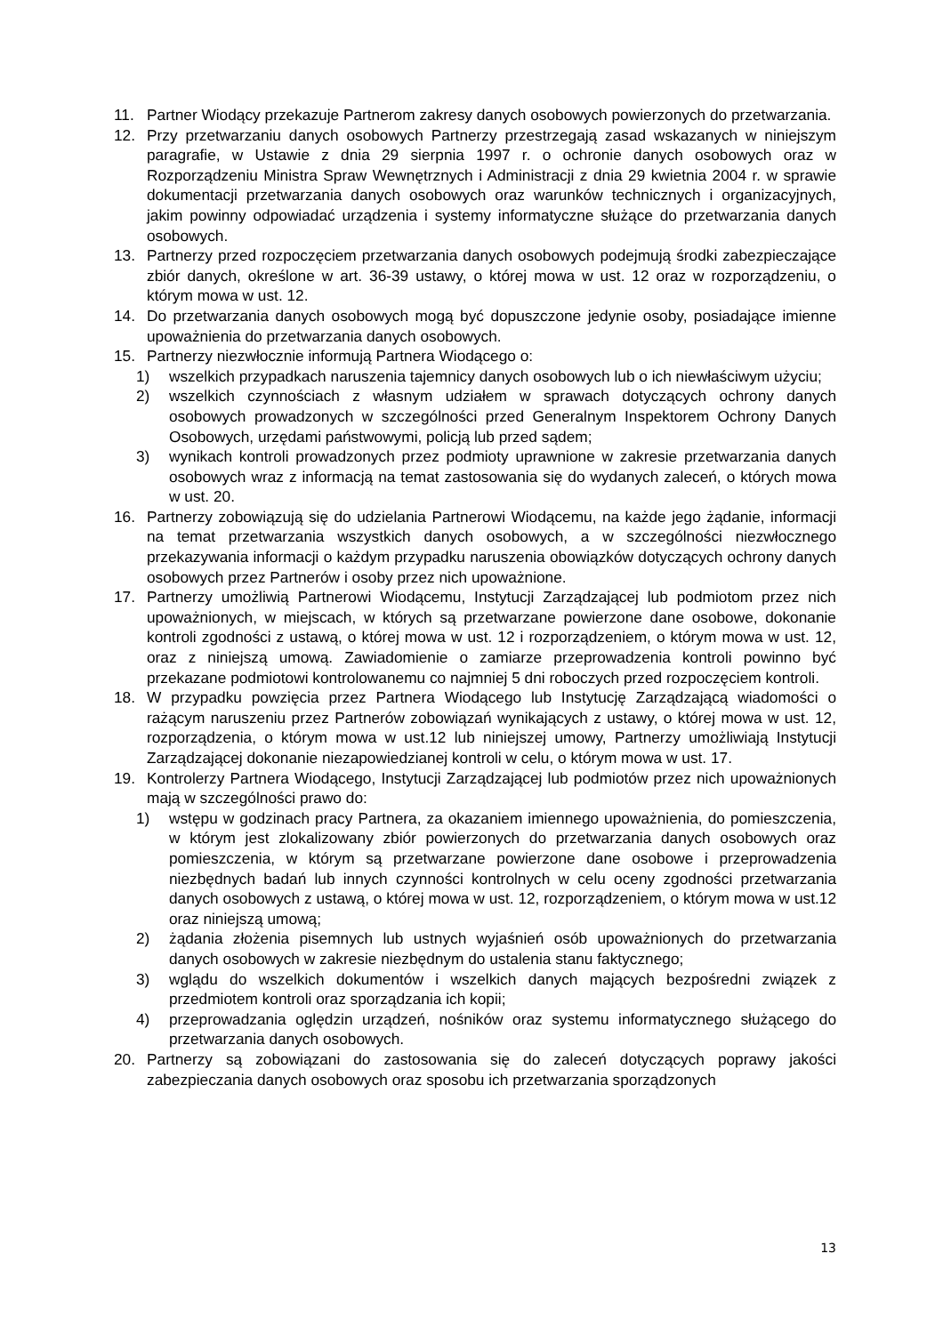11. Partner Wiodący przekazuje Partnerom zakresy danych osobowych powierzonych do przetwarzania.
12. Przy przetwarzaniu danych osobowych Partnerzy przestrzegają zasad wskazanych w niniejszym paragrafie, w Ustawie z dnia 29 sierpnia 1997 r. o ochronie danych osobowych oraz w Rozporządzeniu Ministra Spraw Wewnętrznych i Administracji z dnia 29 kwietnia 2004 r. w sprawie dokumentacji przetwarzania danych osobowych oraz warunków technicznych i organizacyjnych, jakim powinny odpowiadać urządzenia i systemy informatyczne służące do przetwarzania danych osobowych.
13. Partnerzy przed rozpoczęciem przetwarzania danych osobowych podejmują środki zabezpieczające zbiór danych, określone w art. 36-39 ustawy, o której mowa w ust. 12 oraz w rozporządzeniu, o którym mowa w ust. 12.
14. Do przetwarzania danych osobowych mogą być dopuszczone jedynie osoby, posiadające imienne upoważnienia do przetwarzania danych osobowych.
15. Partnerzy niezwłocznie informują Partnera Wiodącego o:
1) wszelkich przypadkach naruszenia tajemnicy danych osobowych lub o ich niewłaściwym użyciu;
2) wszelkich czynnościach z własnym udziałem w sprawach dotyczących ochrony danych osobowych prowadzonych w szczególności przed Generalnym Inspektorem Ochrony Danych Osobowych, urzędami państwowymi, policją lub przed sądem;
3) wynikach kontroli prowadzonych przez podmioty uprawnione w zakresie przetwarzania danych osobowych wraz z informacją na temat zastosowania się do wydanych zaleceń, o których mowa w ust. 20.
16. Partnerzy zobowiązują się do udzielania Partnerowi Wiodącemu, na każde jego żądanie, informacji na temat przetwarzania wszystkich danych osobowych, a w szczególności niezwłocznego przekazywania informacji o każdym przypadku naruszenia obowiązków dotyczących ochrony danych osobowych przez Partnerów i osoby przez nich upoważnione.
17. Partnerzy umożliwią Partnerowi Wiodącemu, Instytucji Zarządzającej lub podmiotom przez nich upoważnionych, w miejscach, w których są przetwarzane powierzone dane osobowe, dokonanie kontroli zgodności z ustawą, o której mowa w ust. 12 i rozporządzeniem, o którym mowa w ust. 12, oraz z niniejszą umową. Zawiadomienie o zamiarze przeprowadzenia kontroli powinno być przekazane podmiotowi kontrolowanemu co najmniej 5 dni roboczych przed rozpoczęciem kontroli.
18. W przypadku powzięcia przez Partnera Wiodącego lub Instytucję Zarządzającą wiadomości o rażącym naruszeniu przez Partnerów zobowiązań wynikających z ustawy, o której mowa w ust. 12, rozporządzenia, o którym mowa w ust.12 lub niniejszej umowy, Partnerzy umożliwiają Instytucji Zarządzającej dokonanie niezapowiedzianej kontroli w celu, o którym mowa w ust. 17.
19. Kontrolerzy Partnera Wiodącego, Instytucji Zarządzającej lub podmiotów przez nich upoważnionych mają w szczególności prawo do:
1) wstępu w godzinach pracy Partnera, za okazaniem imiennego upoważnienia, do pomieszczenia, w którym jest zlokalizowany zbiór powierzonych do przetwarzania danych osobowych oraz pomieszczenia, w którym są przetwarzane powierzone dane osobowe i przeprowadzenia niezbędnych badań lub innych czynności kontrolnych w celu oceny zgodności przetwarzania danych osobowych z ustawą, o której mowa w ust. 12, rozporządzeniem, o którym mowa w ust.12 oraz niniejszą umową;
2) żądania złożenia pisemnych lub ustnych wyjaśnień osób upoważnionych do przetwarzania danych osobowych w zakresie niezbędnym do ustalenia stanu faktycznego;
3) wglądu do wszelkich dokumentów i wszelkich danych mających bezpośredni związek z przedmiotem kontroli oraz sporządzania ich kopii;
4) przeprowadzania oględzin urządzeń, nośników oraz systemu informatycznego służącego do przetwarzania danych osobowych.
20. Partnerzy są zobowiązani do zastosowania się do zaleceń dotyczących poprawy jakości zabezpieczania danych osobowych oraz sposobu ich przetwarzania sporządzonych
13